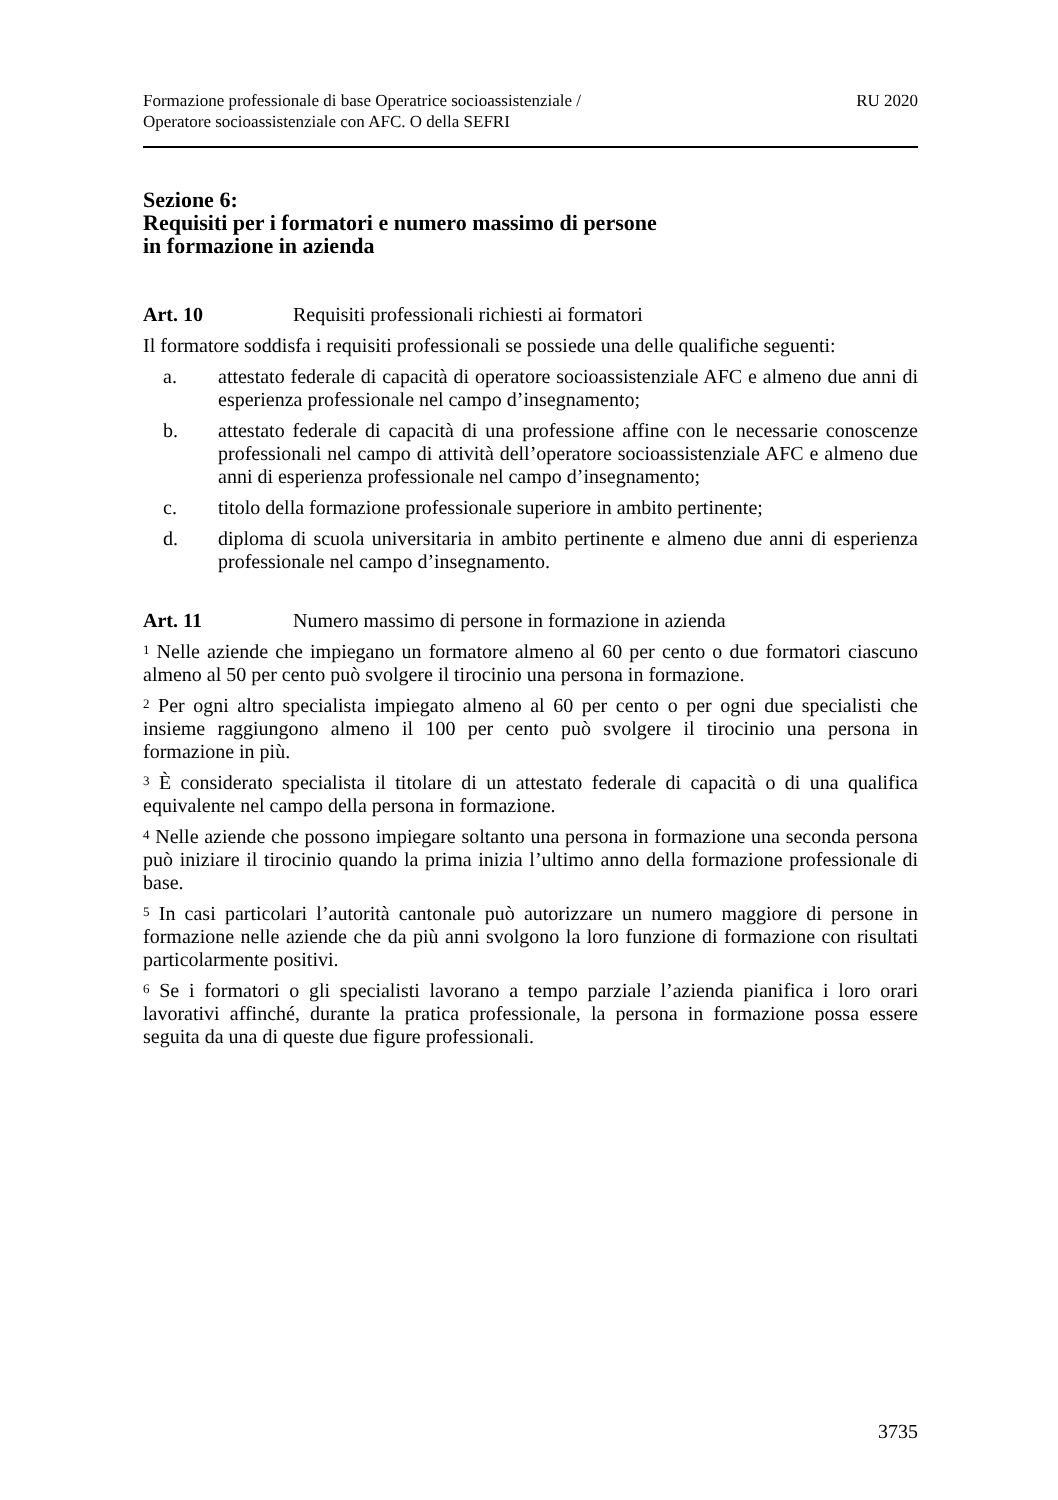Formazione professionale di base Operatrice socioassistenziale /
Operatore socioassistenziale con AFC. O della SEFRI
RU 2020
Sezione 6:
Requisiti per i formatori e numero massimo di persone
in formazione in azienda
Art. 10 Requisiti professionali richiesti ai formatori
Il formatore soddisfa i requisiti professionali se possiede una delle qualifiche seguenti:
a. attestato federale di capacità di operatore socioassistenziale AFC e almeno due anni di esperienza professionale nel campo d’insegnamento;
b. attestato federale di capacità di una professione affine con le necessarie conoscenze professionali nel campo di attività dell’operatore socioassistenziale AFC e almeno due anni di esperienza professionale nel campo d’insegnamento;
c. titolo della formazione professionale superiore in ambito pertinente;
d. diploma di scuola universitaria in ambito pertinente e almeno due anni di esperienza professionale nel campo d’insegnamento.
Art. 11 Numero massimo di persone in formazione in azienda
<sup>1</sup> Nelle aziende che impiegano un formatore almeno al 60 per cento o due formatori ciascuno almeno al 50 per cento può svolgere il tirocinio una persona in formazione.
<sup>2</sup> Per ogni altro specialista impiegato almeno al 60 per cento o per ogni due specialisti che insieme raggiungono almeno il 100 per cento può svolgere il tirocinio una persona in formazione in più.
<sup>3</sup> È considerato specialista il titolare di un attestato federale di capacità o di una qualifica equivalente nel campo della persona in formazione.
<sup>4</sup> Nelle aziende che possono impiegare soltanto una persona in formazione una seconda persona può iniziare il tirocinio quando la prima inizia l’ultimo anno della formazione professionale di base.
<sup>5</sup> In casi particolari l’autorità cantonale può autorizzare un numero maggiore di persone in formazione nelle aziende che da più anni svolgono la loro funzione di formazione con risultati particolarmente positivi.
<sup>6</sup> Se i formatori o gli specialisti lavorano a tempo parziale l’azienda pianifica i loro orari lavorativi affinché, durante la pratica professionale, la persona in formazione possa essere seguita da una di queste due figure professionali.
3735